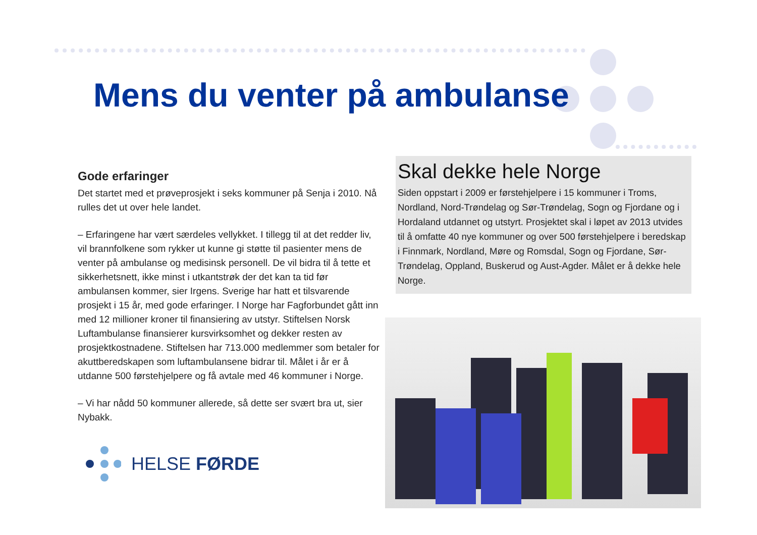Mens du venter på ambulanse
Gode erfaringer
Det startet med et prøveprosjekt i seks kommuner på Senja i 2010. Nå rulles det ut over hele landet.
– Erfaringene har vært særdeles vellykket. I tillegg til at det redder liv, vil brannfolkene som rykker ut kunne gi støtte til pasienter mens de venter på ambulanse og medisinsk personell. De vil bidra til å tette et sikkerhetsnett, ikke minst i utkantstrøk der det kan ta tid før ambulansen kommer, sier Irgens. Sverige har hatt et tilsvarende prosjekt i 15 år, med gode erfaringer. I Norge har Fagforbundet gått inn med 12 millioner kroner til finansiering av utstyr. Stiftelsen Norsk Luftambulanse finansierer kursvirksomhet og dekker resten av prosjektkostnadene. Stiftelsen har 713.000 medlemmer som betaler for akuttberedskapen som luftambulansene bidrar til. Målet i år er å utdanne 500 førstehjelpere og få avtale med 46 kommuner i Norge.
– Vi har nådd 50 kommuner allerede, så dette ser svært bra ut, sier Nybakk.
Skal dekke hele Norge
Siden oppstart i 2009 er førstehjelpere i 15 kommuner i Troms, Nordland, Nord-Trøndelag og Sør-Trøndelag, Sogn og Fjordane og i Hordaland utdannet og utstyrt. Prosjektet skal i løpet av 2013 utvides til å omfatte 40 nye kommuner og over 500 førstehjelpere i beredskap i Finnmark, Nordland, Møre og Romsdal, Sogn og Fjordane, Sør-Trøndelag, Oppland, Buskerud og Aust-Agder. Målet er å dekke hele Norge.
HELSE FØRDE